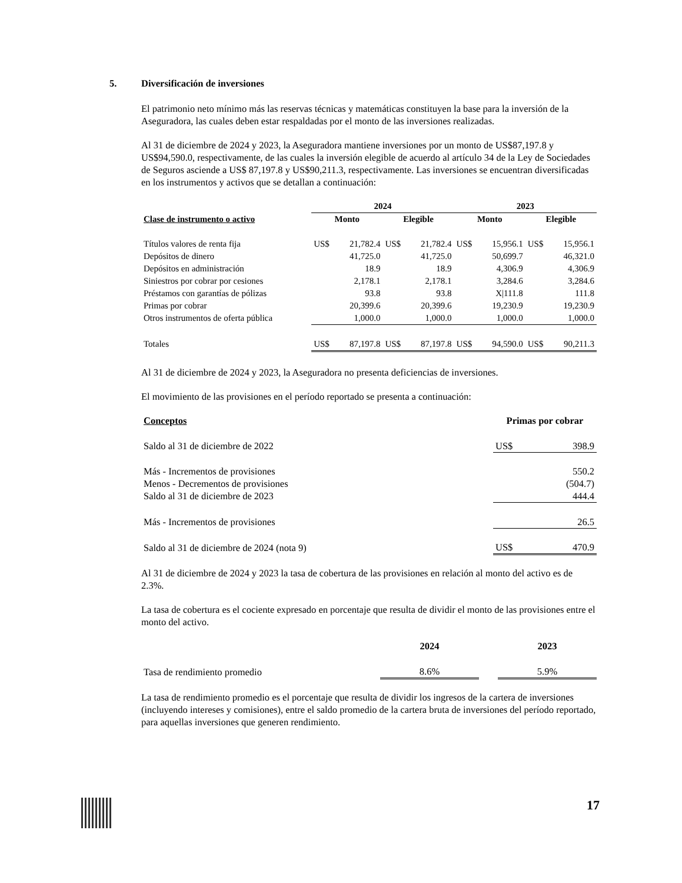5. Diversificación de inversiones
El patrimonio neto mínimo más las reservas técnicas y matemáticas constituyen la base para la inversión de la Aseguradora, las cuales deben estar respaldadas por el monto de las inversiones realizadas.
Al 31 de diciembre de 2024 y 2023, la Aseguradora mantiene inversiones por un monto de US$87,197.8 y US$94,590.0, respectivamente, de las cuales la inversión elegible de acuerdo al artículo 34 de la Ley de Sociedades de Seguros asciende a US$ 87,197.8 y US$90,211.3, respectivamente. Las inversiones se encuentran diversificadas en los instrumentos y activos que se detallan a continuación:
| | 2024 | | | | 2023 | | | |
| --- | --- | --- | --- | --- | --- | --- | --- | --- |
| Clase de instrumento o activo | Monto | | Elegible | | Monto | | Elegible | |
| Títulos valores de renta fija | US$ | 21,782.4 | US$ | 21,782.4 | US$ | 15,956.1 | US$ | 15,956.1 |
| Depósitos de dinero | | 41,725.0 | | 41,725.0 | | 50,699.7 | | 46,321.0 |
| Depósitos en administración | | 18.9 | | 18.9 | | 4,306.9 | | 4,306.9 |
| Siniestros por cobrar por cesiones | | 2,178.1 | | 2,178.1 | | 3,284.6 | | 3,284.6 |
| Préstamos con garantías de pólizas | | 93.8 | | 93.8 | | X/111.8 | | 111.8 |
| Primas por cobrar | | 20,399.6 | | 20,399.6 | | 19,230.9 | | 19,230.9 |
| Otros instrumentos de oferta pública | | 1,000.0 | | 1,000.0 | | 1,000.0 | | 1,000.0 |
| Totales | US$ | 87,197.8 | US$ | 87,197.8 | US$ | 94,590.0 | US$ | 90,211.3 |
Al 31 de diciembre de 2024 y 2023, la Aseguradora no presenta deficiencias de inversiones.
El movimiento de las provisiones en el período reportado se presenta a continuación:
| Conceptos | Primas por cobrar | |
| --- | --- | --- |
| Saldo al 31 de diciembre de 2022 | US$ | 398.9 |
| Más - Incrementos de provisiones | | 550.2 |
| Menos - Decrementos de provisiones | | (504.7) |
| Saldo al 31 de diciembre de 2023 | | 444.4 |
| Más - Incrementos de provisiones | | 26.5 |
| Saldo al 31 de diciembre de 2024 (nota 9) | US$ | 470.9 |
Al 31 de diciembre de 2024 y 2023 la tasa de cobertura de las provisiones en relación al monto del activo es de 2.3%.
La tasa de cobertura es el cociente expresado en porcentaje que resulta de dividir el monto de las provisiones entre el monto del activo.
| | 2024 | | 2023 |
| --- | --- | --- | --- |
| Tasa de rendimiento promedio | 8.6% | | 5.9% |
La tasa de rendimiento promedio es el porcentaje que resulta de dividir los ingresos de la cartera de inversiones (incluyendo intereses y comisiones), entre el saldo promedio de la cartera bruta de inversiones del período reportado, para aquellas inversiones que generen rendimiento.
17